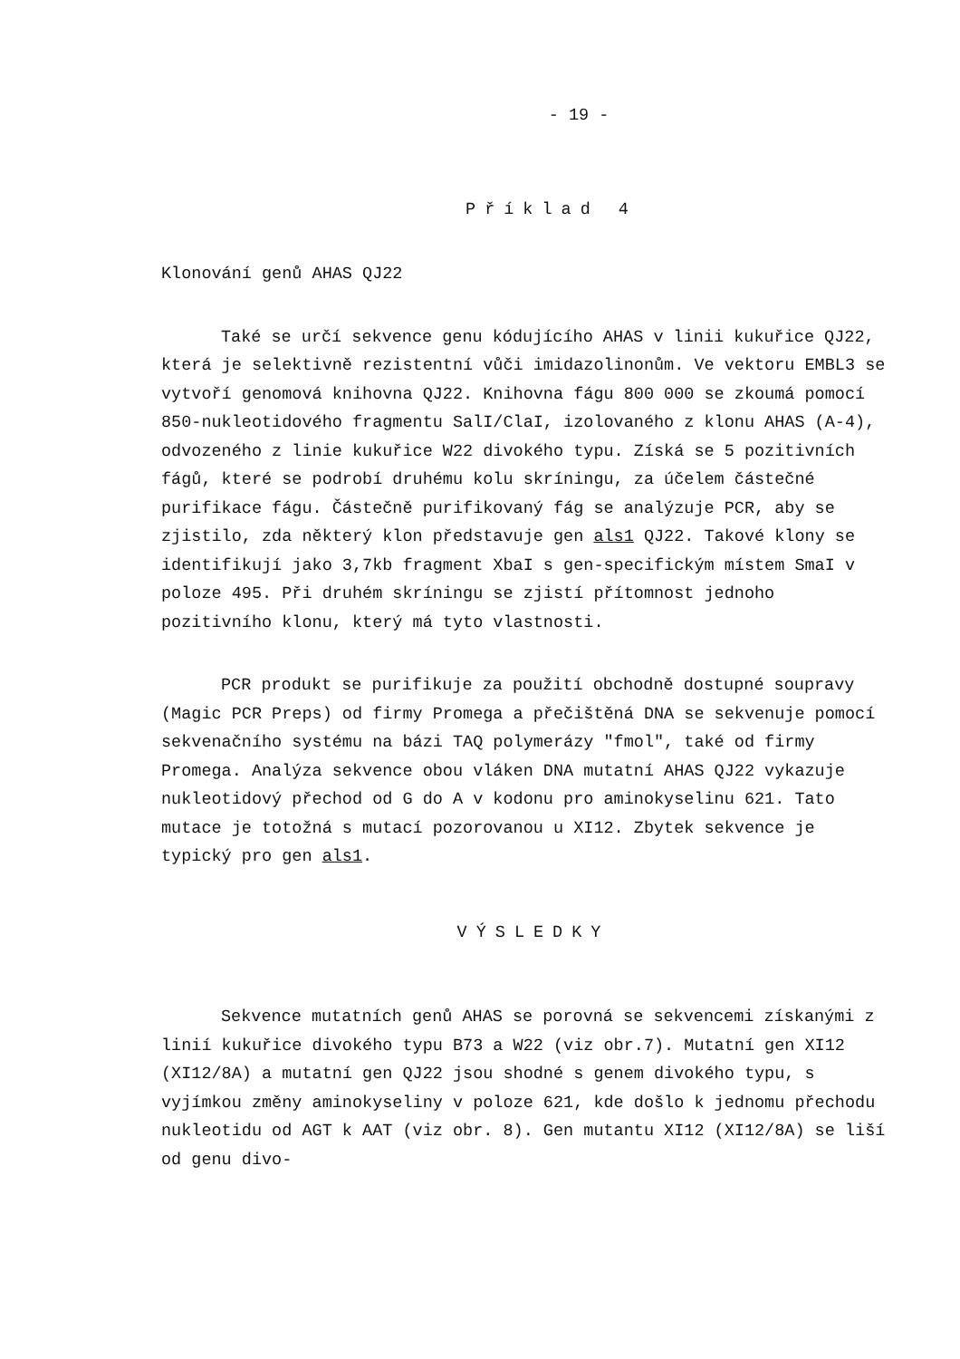- 19 -
Příklad 4
Klonování genů AHAS QJ22
Také se určí sekvence genu kódujícího AHAS v linii kukuřice QJ22, která je selektivně rezistentní vůči imidazolinonům. Ve vektoru EMBL3 se vytvoří genomová knihovna QJ22. Knihovna fágu 800 000 se zkoumá pomocí 850-nukleotidového fragmentu SalI/ClaI, izolovaného z klonu AHAS (A-4), odvozeného z linie kukuřice W22 divokého typu. Získá se 5 pozitivních fágů, které se podrobí druhému kolu skríningu, za účelem částečné purifikace fágu. Částečně purifikovaný fág se analýzuje PCR, aby se zjistilo, zda některý klon představuje gen als1 QJ22. Takové klony se identifikují jako 3,7kb fragment XbaI s gen-specifickým místem SmaI v poloze 495. Při druhém skríningu se zjistí přítomnost jednoho pozitivního klonu, který má tyto vlastnosti.
PCR produkt se purifikuje za použití obchodně dostupné soupravy (Magic PCR Preps) od firmy Promega a přečištěná DNA se sekvenuje pomocí sekvenačního systému na bázi TAQ polymerázy "fmol", také od firmy Promega. Analýza sekvence obou vláken DNA mutatní AHAS QJ22 vykazuje nukleotidový přechod od G do A v kodonu pro aminokyselinu 621. Tato mutace je totožná s mutací pozorovanou u XI12. Zbytek sekvence je typický pro gen als1.
VÝSLEDKY
Sekvence mutatních genů AHAS se porovná se sekvencemi získanými z linií kukuřice divokého typu B73 a W22 (viz obr.7). Mutatní gen XI12 (XI12/8A) a mutatní gen QJ22 jsou shodné s genem divokého typu, s vyjímkou změny aminokyseliny v poloze 621, kde došlo k jednomu přechodu nukleotidu od AGT k AAT (viz obr. 8). Gen mutantu XI12 (XI12/8A) se liší od genu divo-